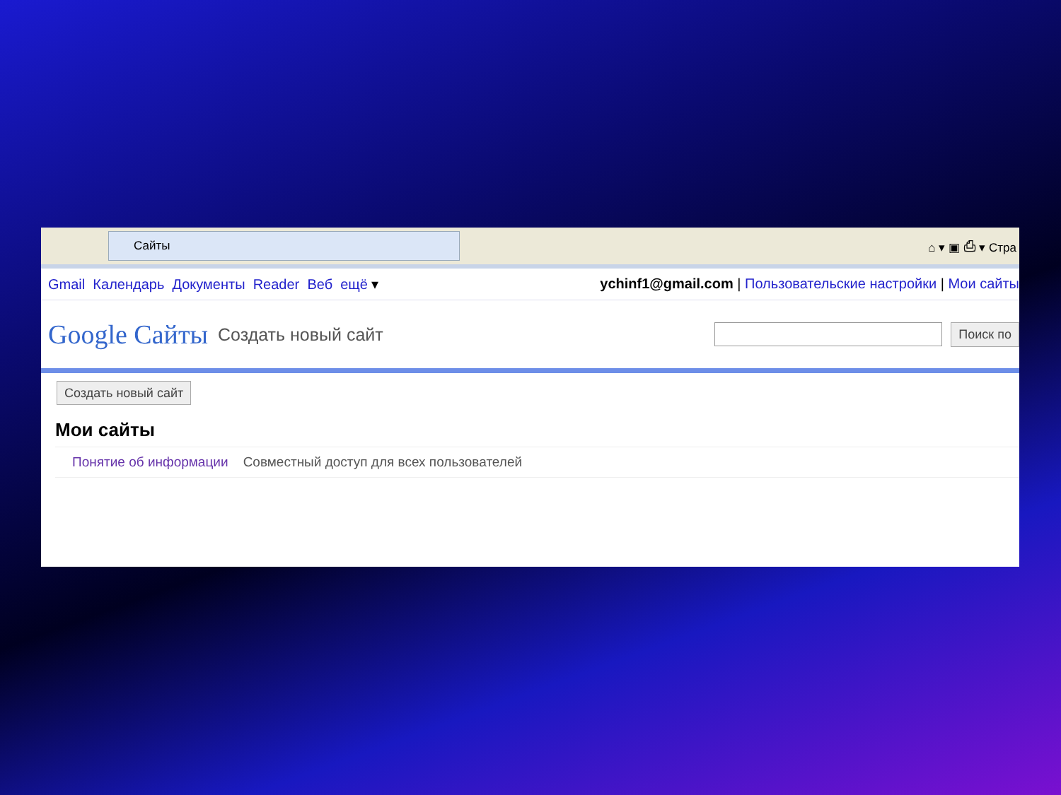Сайты
⌂ ▾ ▣ ⎙ ▾ Стра
Gmail Календарь Документы Reader Веб ещё ▾
ychinf1@gmail.com | Пользовательские настройки | Мои сайты
Google Сайты Создать новый сайт
Поиск по
Создать новый сайт
Мои сайты
Понятие об информации Совместный доступ для всех пользователей